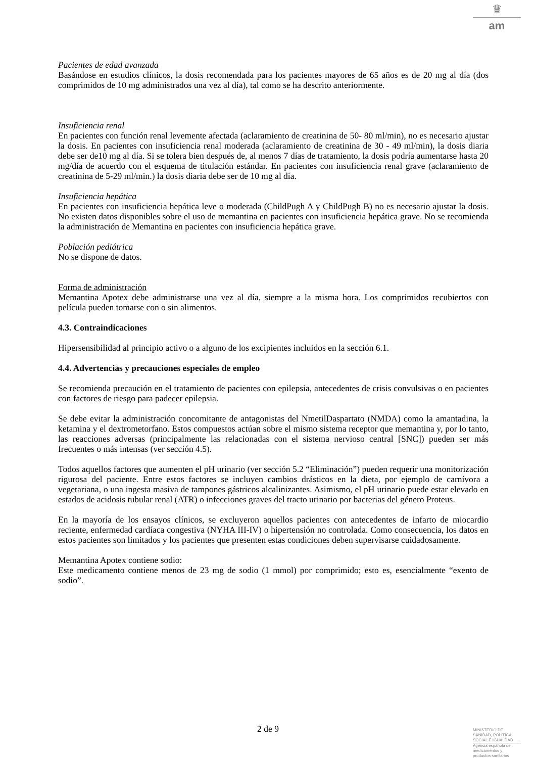♛
am
Pacientes de edad avanzada
Basándose en estudios clínicos, la dosis recomendada para los pacientes mayores de 65 años es de 20 mg al día (dos comprimidos de 10 mg administrados una vez al día), tal como se ha descrito anteriormente.
Insuficiencia renal
En pacientes con función renal levemente afectada (aclaramiento de creatinina de 50- 80 ml/min), no es necesario ajustar la dosis. En pacientes con insuficiencia renal moderada (aclaramiento de creatinina de 30 - 49 ml/min), la dosis diaria debe ser de10 mg al día. Si se tolera bien después de, al menos 7 días de tratamiento, la dosis podría aumentarse hasta 20 mg/día de acuerdo con el esquema de titulación estándar. En pacientes con insuficiencia renal grave (aclaramiento de creatinina de 5-29 ml/min.) la dosis diaria debe ser de 10 mg al día.
Insuficiencia hepática
En pacientes con insuficiencia hepática leve o moderada (ChildPugh A y ChildPugh B) no es necesario ajustar la dosis. No existen datos disponibles sobre el uso de memantina en pacientes con insuficiencia hepática grave. No se recomienda la administración de Memantina en pacientes con insuficiencia hepática grave.
Población pediátrica
No se dispone de datos.
Forma de administración
Memantina Apotex debe administrarse una vez al día, siempre a la misma hora. Los comprimidos recubiertos con película pueden tomarse con o sin alimentos.
4.3. Contraindicaciones
Hipersensibilidad al principio activo o a alguno de los excipientes incluidos en la sección 6.1.
4.4. Advertencias y precauciones especiales de empleo
Se recomienda precaución en el tratamiento de pacientes con epilepsia, antecedentes de crisis convulsivas o en pacientes con factores de riesgo para padecer epilepsia.
Se debe evitar la administración concomitante de antagonistas del NmetilDaspartato (NMDA) como la amantadina, la ketamina y el dextrometorfano. Estos compuestos actúan sobre el mismo sistema receptor que memantina y, por lo tanto, las reacciones adversas (principalmente las relacionadas con el sistema nervioso central [SNC]) pueden ser más frecuentes o más intensas (ver sección 4.5).
Todos aquellos factores que aumenten el pH urinario (ver sección 5.2 “Eliminación”) pueden requerir una monitorización rigurosa del paciente. Entre estos factores se incluyen cambios drásticos en la dieta, por ejemplo de carnívora a vegetariana, o una ingesta masiva de tampones gástricos alcalinizantes. Asimismo, el pH urinario puede estar elevado en estados de acidosis tubular renal (ATR) o infecciones graves del tracto urinario por bacterias del género Proteus.
En la mayoría de los ensayos clínicos, se excluyeron aquellos pacientes con antecedentes de infarto de miocardio reciente, enfermedad cardíaca congestiva (NYHA III-IV) o hipertensión no controlada. Como consecuencia, los datos en estos pacientes son limitados y los pacientes que presenten estas condiciones deben supervisarse cuidadosamente.
Memantina Apotex contiene sodio:
Este medicamento contiene menos de 23 mg de sodio (1 mmol) por comprimido; esto es, esencialmente “exento de sodio”.
2 de 9
MINISTERIO DE
SANIDAD, POLITICA
SOCIAL E IGUALDAD
Agencia española de
medicamentos y
productos sanitarios